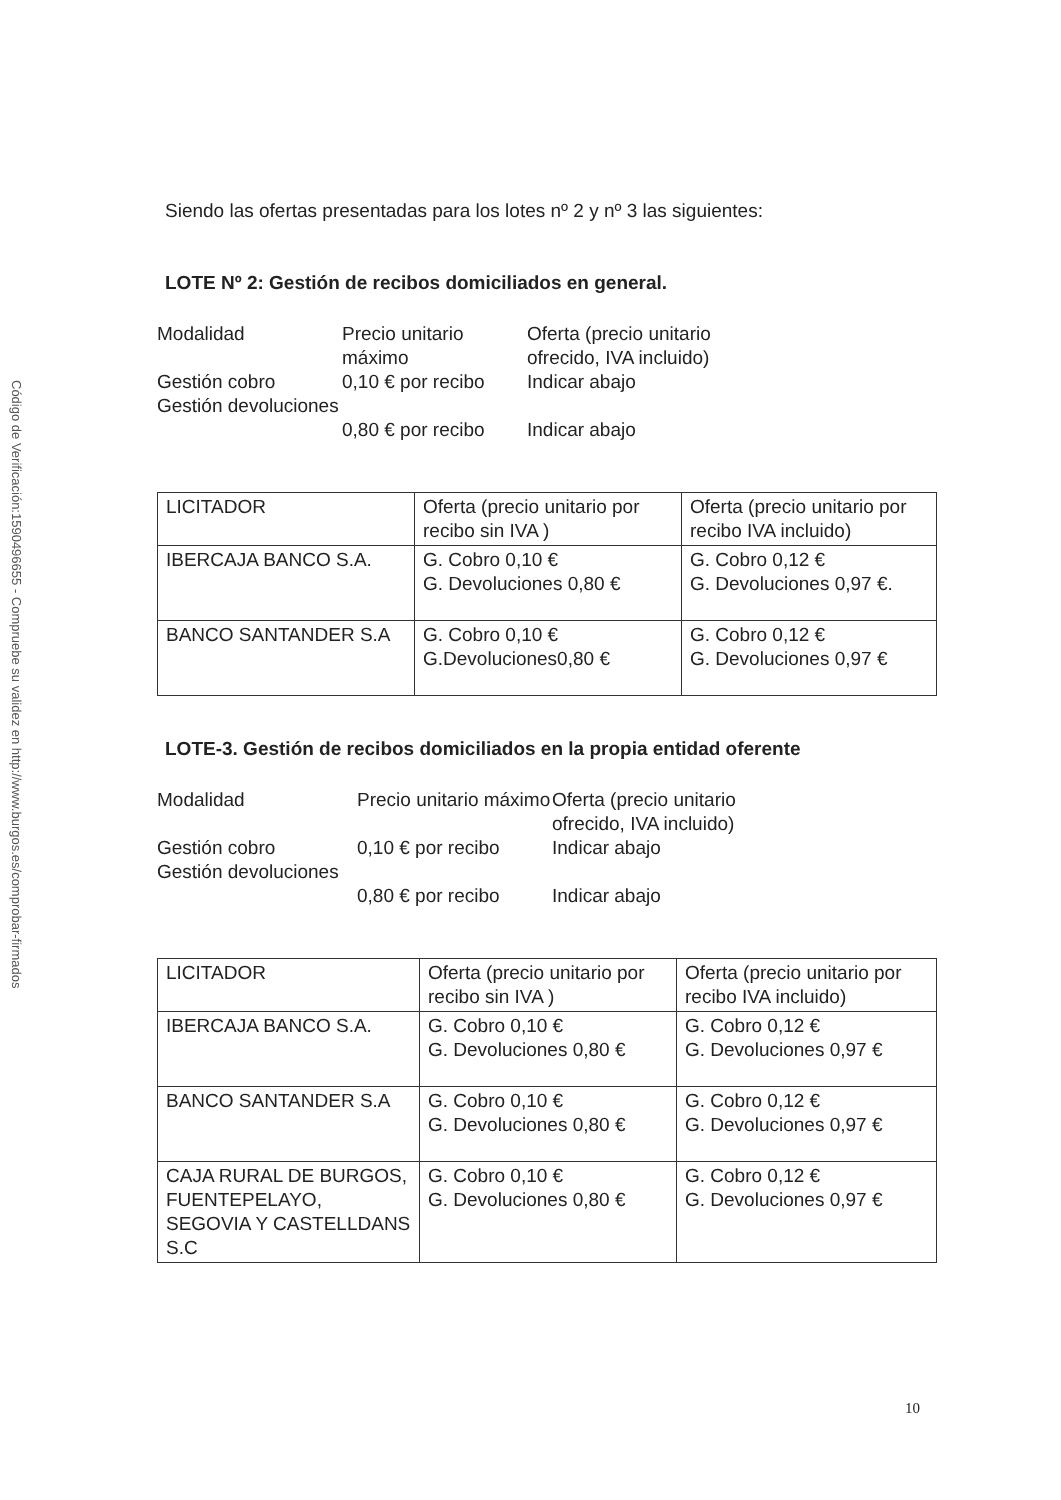Código de Verificación:1590496655 - Compruebe su validez en http://www.burgos.es/comprobar-firmados
Siendo las ofertas presentadas para los lotes nº 2 y nº 3 las siguientes:
LOTE Nº 2: Gestión de recibos domiciliados en general.
Modalidad
Precio unitario máximo
Oferta (precio unitario ofrecido, IVA incluido)
Gestión cobro
0,10 € por recibo
Indicar abajo
Gestión devoluciones
0,80 € por recibo
Indicar abajo
| LICITADOR | Oferta (precio unitario por recibo sin IVA ) | Oferta (precio unitario por recibo IVA incluido) |
| IBERCAJA BANCO S.A. | G. Cobro 0,10 € G. Devoluciones 0,80 € | G. Cobro 0,12 € G. Devoluciones 0,97 €. |
| BANCO SANTANDER S.A | G. Cobro 0,10 € G.Devoluciones0,80 € | G. Cobro 0,12 € G. Devoluciones 0,97 € |
LOTE-3. Gestión de recibos domiciliados en la propia entidad oferente
Modalidad
Precio unitario máximo
Oferta (precio unitario ofrecido, IVA incluido)
Gestión cobro
0,10 € por recibo
Indicar abajo
Gestión devoluciones
0,80 € por recibo
Indicar abajo
| LICITADOR | Oferta (precio unitario por recibo sin IVA ) | Oferta (precio unitario por recibo IVA incluido) |
| IBERCAJA BANCO S.A. | G. Cobro 0,10 € G. Devoluciones 0,80 € | G. Cobro 0,12 € G. Devoluciones 0,97 € |
| BANCO SANTANDER S.A | G. Cobro 0,10 € G. Devoluciones 0,80 € | G. Cobro 0,12 € G. Devoluciones 0,97 € |
| CAJA RURAL DE BURGOS, FUENTEPELAYO, SEGOVIA Y CASTELLDANS S.C | G. Cobro 0,10 € G. Devoluciones 0,80 € | G. Cobro 0,12 € G. Devoluciones 0,97 € |
10